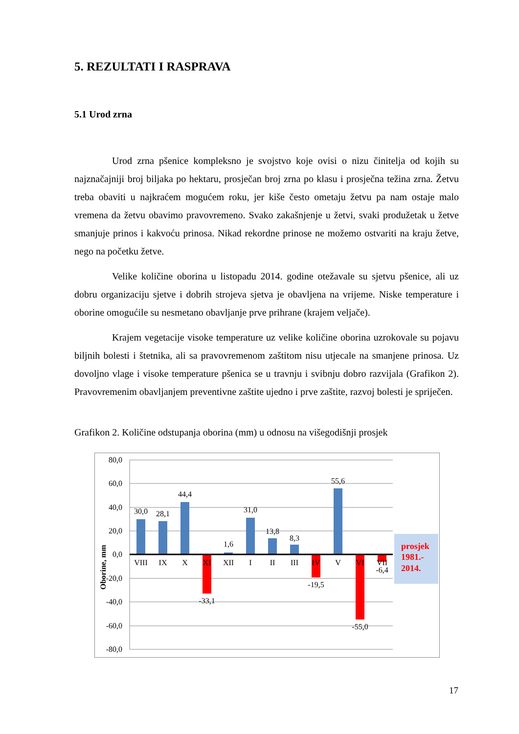5. REZULTATI I RASPRAVA
5.1 Urod zrna
Urod zrna pšenice kompleksno je svojstvo koje ovisi o nizu činitelja od kojih su najznačajniji broj biljaka po hektaru, prosječan broj zrna po klasu i prosječna težina zrna. Žetvu treba obaviti u najkraćem mogućem roku, jer kiše često ometaju žetvu pa nam ostaje malo vremena da žetvu obavimo pravovremeno. Svako zakašnjenje u žetvi, svaki produžetak u žetve smanjuje prinos i kakvoću prinosa. Nikad rekordne prinose ne možemo ostvariti na kraju žetve, nego na početku žetve.
Velike količine oborina u listopadu 2014. godine otežavale su sjetvu pšenice, ali uz dobru organizaciju sjetve i dobrih strojeva sjetva je obavljena na vrijeme. Niske temperature i oborine omogućile su nesmetano obavljanje prve prihrane (krajem veljače).
Krajem vegetacije visoke temperature uz velike količine oborina uzrokovale su pojavu biljnih bolesti i štetnika, ali sa pravovremenom zaštitom nisu utjecale na smanjene prinosa. Uz dovoljno vlage i visoke temperature pšenica se u travnju i svibnju dobro razvijala (Grafikon 2). Pravovremenim obavljanjem preventivne zaštite ujedno i prve zaštite, razvoj bolesti je spriječen.
Grafikon 2. Količine odstupanja oborina (mm) u odnosu na višegodišnji prosjek
80,0
60,0
40,0
20,0
0,0
-20,0
-40,0
-60,0
-80,0
Oborine, mm
30,0
28,1
44,4
-33,1
1,6
31,0
13,8
8,3
-19,5
55,6
-55,0
-6,4
VIII
IX
X
XI
XII
I
II
III
IV
V
VI
VII
prosjek
1981.-
2014.
17